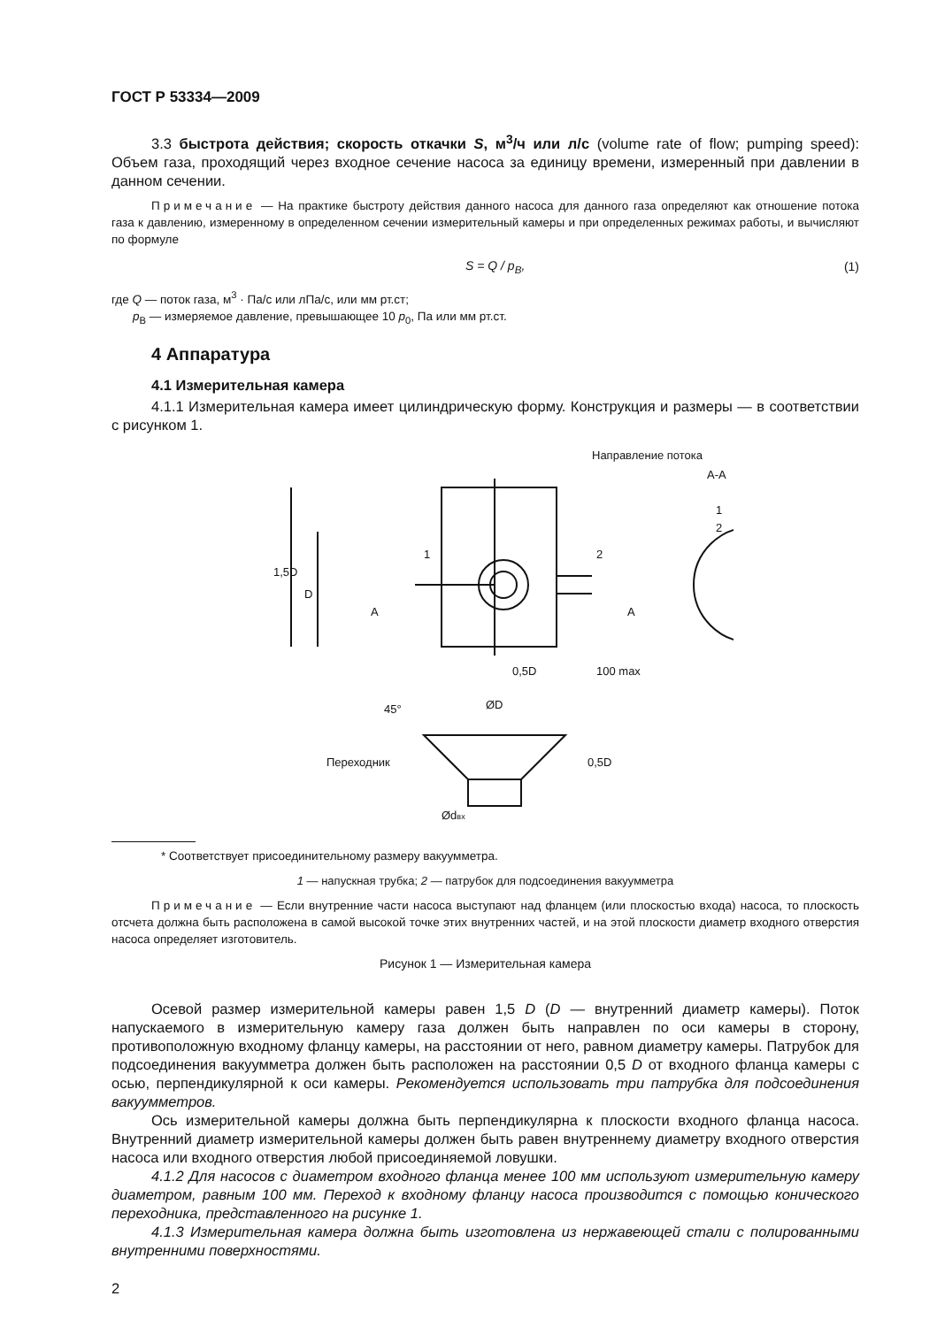ГОСТ Р 53334—2009
3.3 быстрота действия; скорость откачки S, м<sup>3</sup>/ч или л/с (volume rate of flow; pumping speed): Объем газа, проходящий через входное сечение насоса за единицу времени, измеренный при давлении в данном сечении.
Примечание — На практике быстроту действия данного насоса для данного газа определяют как отношение потока газа к давлению, измеренному в определенном сечении измерительный камеры и при определенных режимах работы, и вычисляют по формуле
S = Q / p<sub>B</sub>, (1)
где Q — поток газа, м<sup>3</sup> · Па/с или лПа/с, или мм рт.ст;
p<sub>B</sub> — измеряемое давление, превышающее 10 p<sub>0</sub>, Па или мм рт.ст.
4 Аппаратура
4.1 Измерительная камера
4.1.1 Измерительная камера имеет цилиндрическую форму. Конструкция и размеры — в соответствии с рисунком 1.
Направление потока
1,5D
D
1
2
A
A
0,5D
100 max
А-А
1
2
45°
ØD
Переходник
0,5D
Ødвх
* Соответствует присоединительному размеру вакуумметра.
1 — напускная трубка; 2 — патрубок для подсоединения вакуумметра
Примечание — Если внутренние части насоса выступают над фланцем (или плоскостью входа) насоса, то плоскость отсчета должна быть расположена в самой высокой точке этих внутренних частей, и на этой плоскости диаметр входного отверстия насоса определяет изготовитель.
Рисунок 1 — Измерительная камера
Осевой размер измерительной камеры равен 1,5 D (D — внутренний диаметр камеры). Поток напускаемого в измерительную камеру газа должен быть направлен по оси камеры в сторону, противоположную входному фланцу камеры, на расстоянии от него, равном диаметру камеры. Патрубок для подсоединения вакуумметра должен быть расположен на расстоянии 0,5 D от входного фланца камеры с осью, перпендикулярной к оси камеры. Рекомендуется использовать три патрубка для подсоединения вакуумметров.
Ось измерительной камеры должна быть перпендикулярна к плоскости входного фланца насоса. Внутренний диаметр измерительной камеры должен быть равен внутреннему диаметру входного отверстия насоса или входного отверстия любой присоединяемой ловушки.
4.1.2 Для насосов с диаметром входного фланца менее 100 мм используют измерительную камеру диаметром, равным 100 мм. Переход к входному фланцу насоса производится с помощью конического переходника, представленного на рисунке 1.
4.1.3 Измерительная камера должна быть изготовлена из нержавеющей стали с полированными внутренними поверхностями.
2